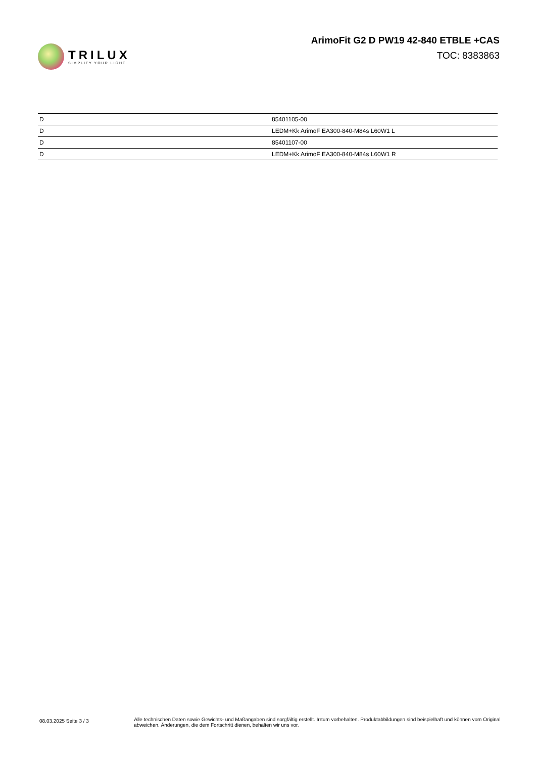TRILUX
SIMPLIFY YOUR LIGHT.
ArimoFit G2 D PW19 42-840 ETBLE +CAS
TOC: 8383863
| D | 85401105-00 |
| D | LEDM+Kk ArimoF EA300-840-M84s L60W1 L |
| D | 85401107-00 |
| D | LEDM+Kk ArimoF EA300-840-M84s L60W1 R |
08.03.2025 Seite 3 / 3
Alle technischen Daten sowie Gewichts- und Maßangaben sind sorgfältig erstellt. Irrtum vorbehalten. Produktabbildungen sind beispielhaft und können vom Original abweichen. Änderungen, die dem Fortschritt dienen, behalten wir uns vor.